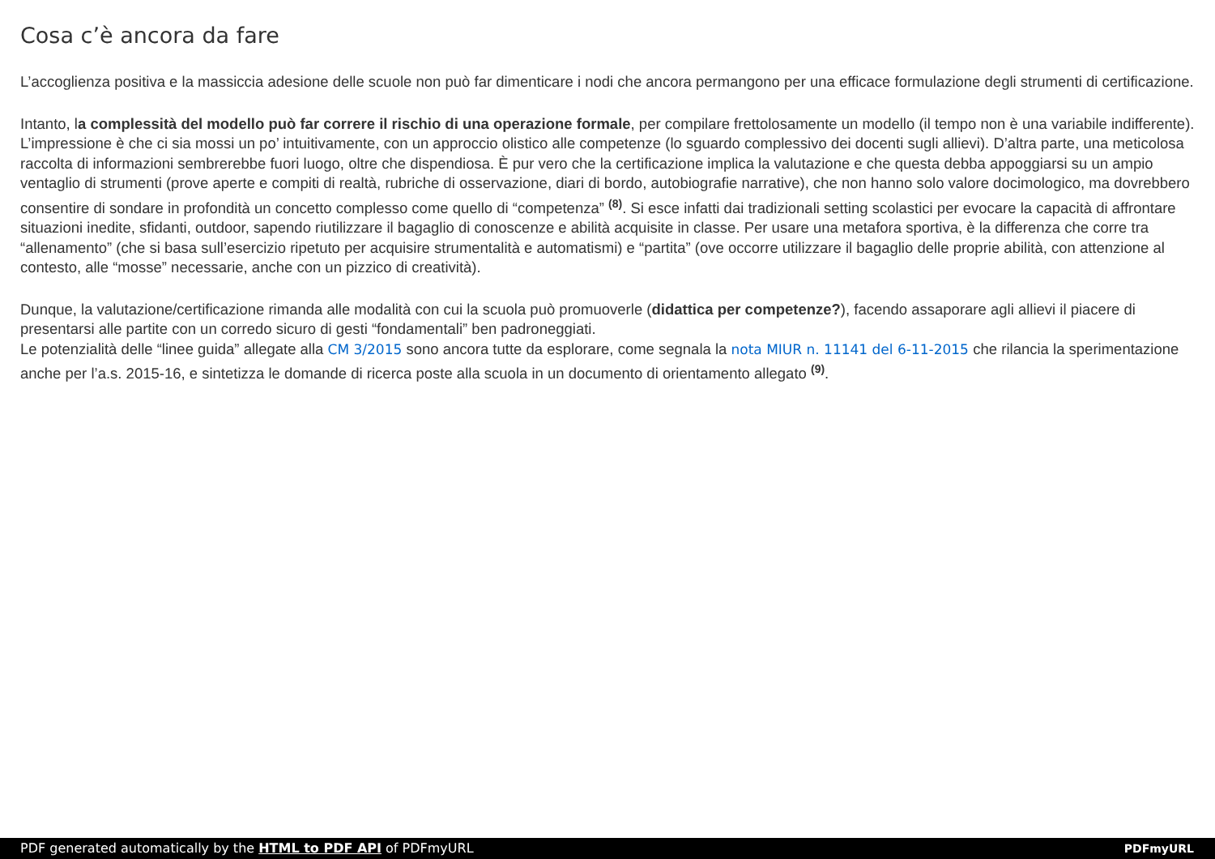Cosa c’è ancora da fare
L’accoglienza positiva e la massiccia adesione delle scuole non può far dimenticare i nodi che ancora permangono per una efficace formulazione degli strumenti di certificazione.
Intanto, la complessità del modello può far correre il rischio di una operazione formale, per compilare frettolosamente un modello (il tempo non è una variabile indifferente). L’impressione è che ci sia mossi un po’ intuitivamente, con un approccio olistico alle competenze (lo sguardo complessivo dei docenti sugli allievi). D’altra parte, una meticolosa raccolta di informazioni sembrerebbe fuori luogo, oltre che dispendiosa. È pur vero che la certificazione implica la valutazione e che questa debba appoggiarsi su un ampio ventaglio di strumenti (prove aperte e compiti di realtà, rubriche di osservazione, diari di bordo, autobiografie narrative), che non hanno solo valore docimologico, ma dovrebbero consentire di sondare in profondità un concetto complesso come quello di “competenza” <sup>(8)</sup>. Si esce infatti dai tradizionali setting scolastici per evocare la capacità di affrontare situazioni inedite, sfidanti, outdoor, sapendo riutilizzare il bagaglio di conoscenze e abilità acquisite in classe. Per usare una metafora sportiva, è la differenza che corre tra “allenamento” (che si basa sull’esercizio ripetuto per acquisire strumentalità e automatismi) e “partita” (ove occorre utilizzare il bagaglio delle proprie abilità, con attenzione al contesto, alle “mosse” necessarie, anche con un pizzico di creatività).
Dunque, la valutazione/certificazione rimanda alle modalità con cui la scuola può promuoverle (didattica per competenze?), facendo assaporare agli allievi il piacere di presentarsi alle partite con un corredo sicuro di gesti “fondamentali” ben padroneggiati.
Le potenzialità delle “linee guida” allegate alla CM 3/2015 sono ancora tutte da esplorare, come segnala la nota MIUR n. 11141 del 6-11-2015 che rilancia la sperimentazione anche per l’a.s. 2015-16, e sintetizza le domande di ricerca poste alla scuola in un documento di orientamento allegato <sup>(9)</sup>.
PDF generated automatically by the HTML to PDF API of PDFmyURL PDFmyURL